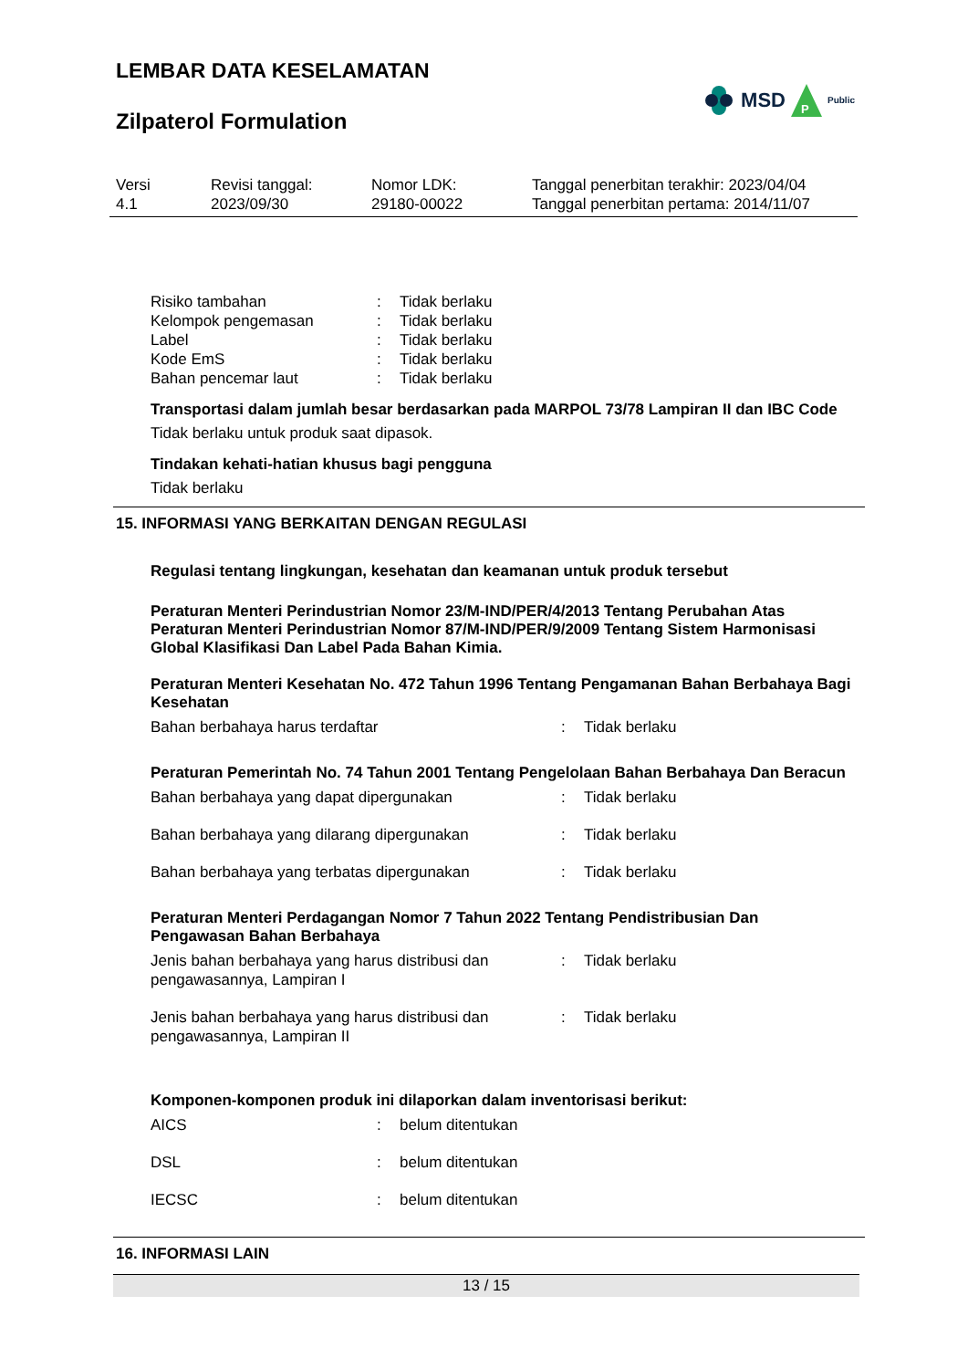LEMBAR DATA KESELAMATAN
Zilpaterol Formulation
MSD
P
Public
Versi
4.1
Revisi tanggal:
2023/09/30
Nomor LDK:
29180-00022
Tanggal penerbitan terakhir: 2023/04/04
Tanggal penerbitan pertama: 2014/11/07
| Risiko tambahan | : | Tidak berlaku |
| Kelompok pengemasan | : | Tidak berlaku |
| Label | : | Tidak berlaku |
| Kode EmS | : | Tidak berlaku |
| Bahan pencemar laut | : | Tidak berlaku |
Transportasi dalam jumlah besar berdasarkan pada MARPOL 73/78 Lampiran II dan IBC Code
Tidak berlaku untuk produk saat dipasok.
Tindakan kehati-hatian khusus bagi pengguna
Tidak berlaku
15. INFORMASI YANG BERKAITAN DENGAN REGULASI
Regulasi tentang lingkungan, kesehatan dan keamanan untuk produk tersebut
Peraturan Menteri Perindustrian Nomor 23/M-IND/PER/4/2013 Tentang Perubahan Atas Peraturan Menteri Perindustrian Nomor 87/M-IND/PER/9/2009 Tentang Sistem Harmonisasi Global Klasifikasi Dan Label Pada Bahan Kimia.
Peraturan Menteri Kesehatan No. 472 Tahun 1996 Tentang Pengamanan Bahan Berbahaya Bagi Kesehatan
| Bahan berbahaya harus terdaftar | : | Tidak berlaku |
Peraturan Pemerintah No. 74 Tahun 2001 Tentang Pengelolaan Bahan Berbahaya Dan Beracun
| Bahan berbahaya yang dapat dipergunakan | : | Tidak berlaku |
| Bahan berbahaya yang dilarang dipergunakan | : | Tidak berlaku |
| Bahan berbahaya yang terbatas dipergunakan | : | Tidak berlaku |
Peraturan Menteri Perdagangan Nomor 7 Tahun 2022 Tentang Pendistribusian Dan Pengawasan Bahan Berbahaya
| Jenis bahan berbahaya yang harus distribusi dan pengawasannya, Lampiran I | : | Tidak berlaku |
| Jenis bahan berbahaya yang harus distribusi dan pengawasannya, Lampiran II | : | Tidak berlaku |
Komponen-komponen produk ini dilaporkan dalam inventorisasi berikut:
| AICS | : | belum ditentukan |
| DSL | : | belum ditentukan |
| IECSC | : | belum ditentukan |
16. INFORMASI LAIN
13 / 15